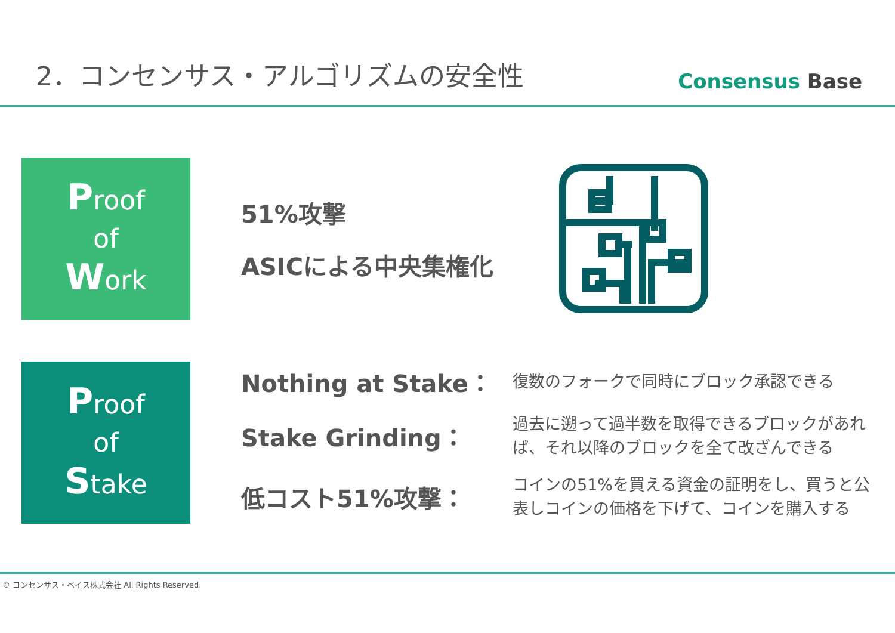2．コンセンサス・アルゴリズムの安全性
Consensus Base
Proof
of
Work
51%攻撃
ASICによる中央集権化
Proof
of
Stake
Nothing at Stake：
復数のフォークで同時にブロック承認できる
Stake Grinding：
過去に遡って過半数を取得できるブロックがあれば、それ以降のブロックを全て改ざんできる
低コスト51%攻撃：
コインの51%を買える資金の証明をし、買うと公表しコインの価格を下げて、コインを購入する
© コンセンサス・ベイス株式会社 All Rights Reserved.